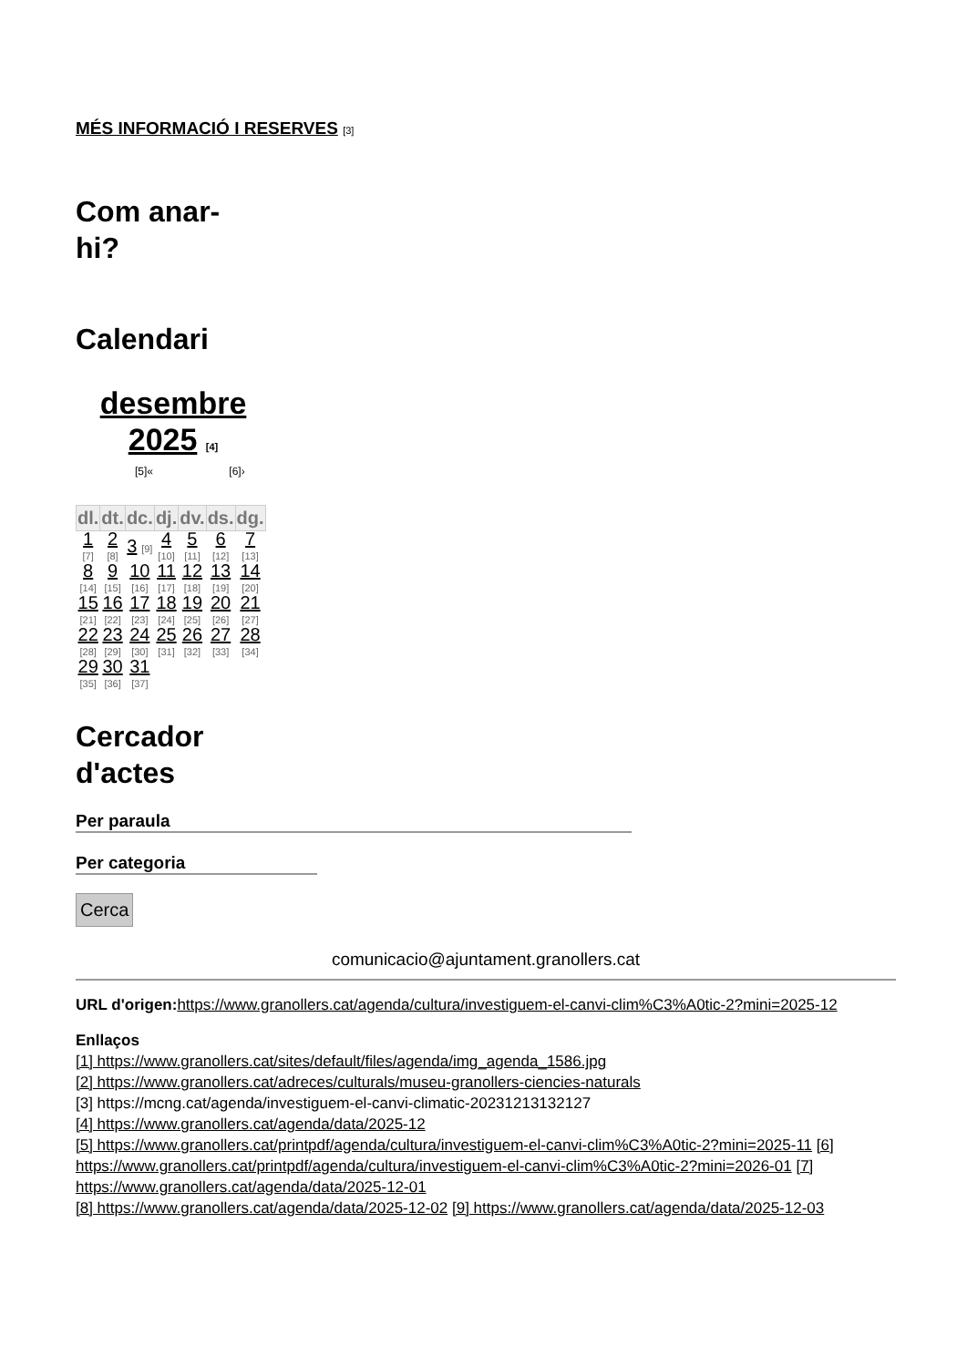MÉS INFORMACIÓ I RESERVES [3]
Com anar-hi?
Calendari
desembre 2025 [4]
[5]« [6]›
| dl. | dt. | dc. | dj. | dv. | ds. | dg. |
| --- | --- | --- | --- | --- | --- | --- |
| 1 [7] | 2 [8] | 3 [9] | 4 [10] | 5 [11] | 6 [12] | 7 [13] |
| 8 [14] | 9 [15] | 10 [16] | 11 [17] | 12 [18] | 13 [19] | 14 [20] |
| 15 [21] | 16 [22] | 17 [23] | 18 [24] | 19 [25] | 20 [26] | 21 [27] |
| 22 [28] | 23 [29] | 24 [30] | 25 [31] | 26 [32] | 27 [33] | 28 [34] |
| 29 [35] | 30 [36] | 31 [37] | | | | |
Cercador d'actes
Per paraula
Per categoria
Cerca
comunicacio@ajuntament.granollers.cat
URL d'origen: https://www.granollers.cat/agenda/cultura/investiguem-el-canvi-clim%C3%A0tic-2?mini=2025-12
Enllaços
[1] https://www.granollers.cat/sites/default/files/agenda/img_agenda_1586.jpg
[2] https://www.granollers.cat/adreces/culturals/museu-granollers-ciencies-naturals
[3] https://mcng.cat/agenda/investiguem-el-canvi-climatic-20231213132127
[4] https://www.granollers.cat/agenda/data/2025-12
[5] https://www.granollers.cat/printpdf/agenda/cultura/investiguem-el-canvi-clim%C3%A0tic-2?mini=2025-11 [6] https://www.granollers.cat/printpdf/agenda/cultura/investiguem-el-canvi-clim%C3%A0tic-2?mini=2026-01 [7] https://www.granollers.cat/agenda/data/2025-12-01
[8] https://www.granollers.cat/agenda/data/2025-12-02 [9] https://www.granollers.cat/agenda/data/2025-12-03